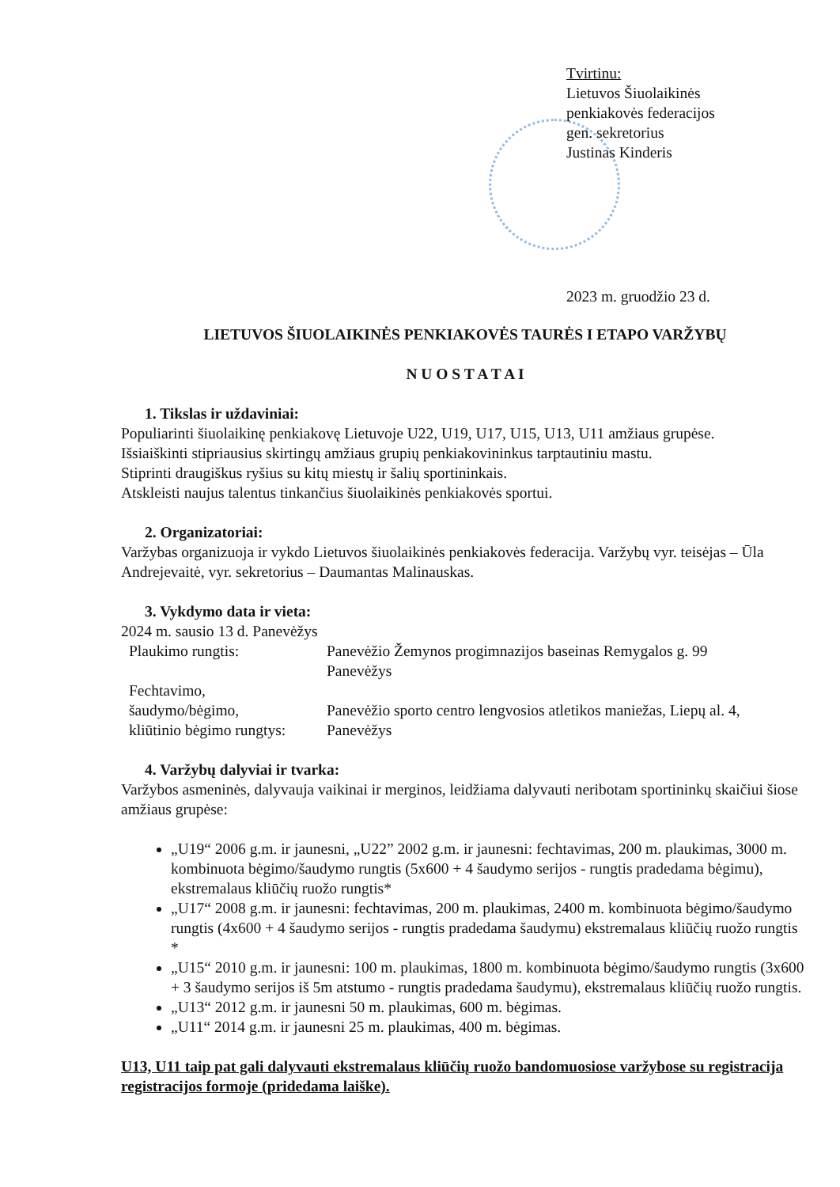Tvirtinu:
Lietuvos Šiuolaikinės
penkiakovės federacijos
gen. sekretorius
Justinas Kinderis
2023 m. gruodžio 23 d.
LIETUVOS ŠIUOLAIKINĖS PENKIAKOVĖS TAURĖS I ETAPO VARŽYBŲ
N U O S T A T A I
1. Tikslas ir uždaviniai:
Populiarinti šiuolaikinę penkiakovę Lietuvoje U22, U19, U17, U15, U13, U11 amžiaus grupėse.
Išsiaiškinti stipriausius skirtingų amžiaus grupių penkiakovininkus tarptautiniu mastu.
Stiprinti draugiškus ryšius su kitų miestų ir šalių sportininkais.
Atskleisti naujus talentus tinkančius šiuolaikinės penkiakovės sportui.
2. Organizatoriai:
Varžybas organizuoja ir vykdo Lietuvos šiuolaikinės penkiakovės federacija. Varžybų vyr. teisėjas – Ūla Andrejevaitė, vyr. sekretorius – Daumantas Malinauskas.
3. Vykdymo data ir vieta:
2024 m. sausio 13 d. Panevėžys
| Plaukimo rungtis: | Panevėžio Žemynos progimnazijos baseinas Remygalos g. 99 Panevėžys |
| Fechtavimo, šaudymo/bėgimo, kliūtinio bėgimo rungtys: | Panevėžio sporto centro lengvosios atletikos maniežas, Liepų al. 4, Panevėžys |
4. Varžybų dalyviai ir tvarka:
Varžybos asmeninės, dalyvauja vaikinai ir merginos, leidžiama dalyvauti neribotam sportininkų skaičiui šiose amžiaus grupėse:
„U19“ 2006 g.m. ir jaunesni, „U22” 2002 g.m. ir jaunesni: fechtavimas, 200 m. plaukimas, 3000 m. kombinuota bėgimo/šaudymo rungtis (5x600 + 4 šaudymo serijos - rungtis pradedama bėgimu), ekstremalaus kliūčių ruožo rungtis*
„U17“ 2008 g.m. ir jaunesni: fechtavimas, 200 m. plaukimas, 2400 m. kombinuota bėgimo/šaudymo rungtis (4x600 + 4 šaudymo serijos - rungtis pradedama šaudymu) ekstremalaus kliūčių ruožo rungtis *
„U15“ 2010 g.m. ir jaunesni: 100 m. plaukimas, 1800 m. kombinuota bėgimo/šaudymo rungtis (3x600 + 3 šaudymo serijos iš 5m atstumo - rungtis pradedama šaudymu), ekstremalaus kliūčių ruožo rungtis.
„U13“ 2012 g.m. ir jaunesni 50 m. plaukimas, 600 m. bėgimas.
„U11“ 2014 g.m. ir jaunesni 25 m. plaukimas, 400 m. bėgimas.
U13, U11 taip pat gali dalyvauti ekstremalaus kliūčių ruožo bandomuosiose varžybose su registracija registracijos formoje (pridedama laiške).